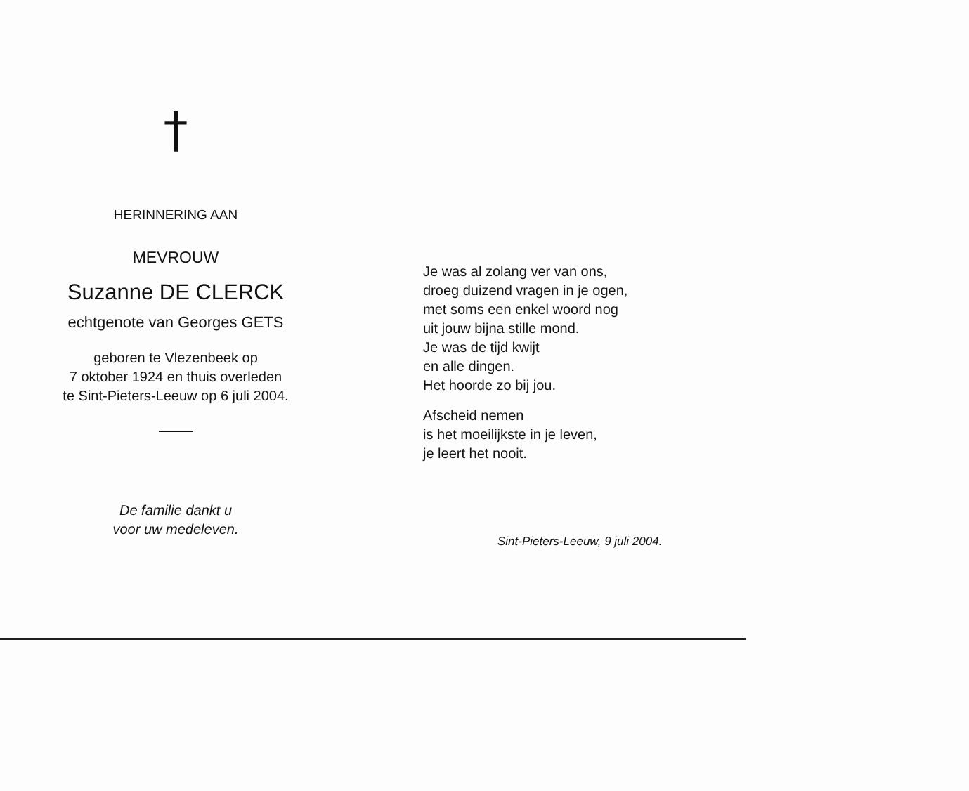†
HERINNERING AAN
MEVROUW
Suzanne DE CLERCK
echtgenote van Georges GETS
geboren te Vlezenbeek op
7 oktober 1924 en thuis overleden
te Sint-Pieters-Leeuw op 6 juli 2004.
De familie dankt u
voor uw medeleven.
Je was al zolang ver van ons,
droeg duizend vragen in je ogen,
met soms een enkel woord nog
uit jouw bijna stille mond.
Je was de tijd kwijt
en alle dingen.
Het hoorde zo bij jou.
Afscheid nemen
is het moeilijkste in je leven,
je leert het nooit.
Sint-Pieters-Leeuw, 9 juli 2004.